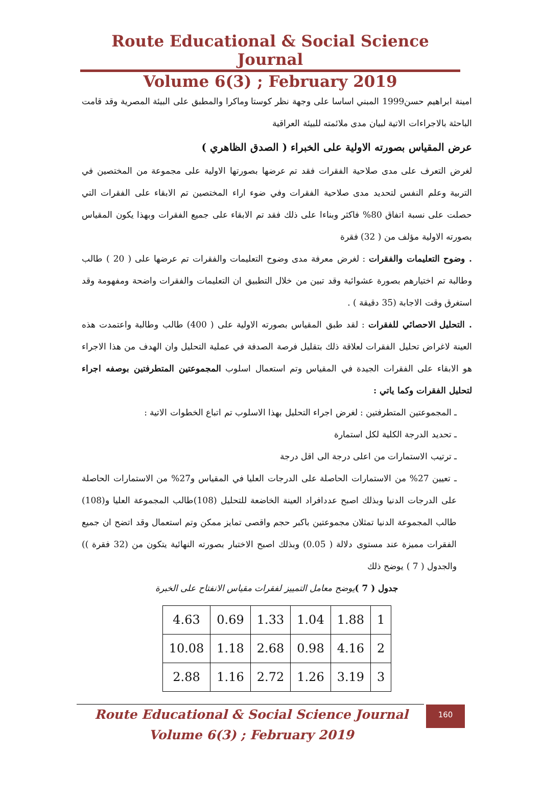Route Educational & Social Science Journal
Volume 6(3) ; February 2019
امينة ابراهيم حسن1999 المبني اساسا على وجهة نظر كوستا وماكرا والمطبق على البيئة المصرية وقد قامت الباحثة بالاجراءات الاتية لبيان مدى ملائمته للبيئة العراقية
عرض المقياس بصورته الاولية على الخبراء ( الصدق الظاهري )
لغرض التعرف على مدى صلاحية الفقرات فقد تم عرضها بصورتها الاولية على مجموعة من المختصين في التربية وعلم النفس لتحديد مدى صلاحية الفقرات وفي ضوء اراء المختصين تم الابقاء على الفقرات التي حصلت على نسبة اتفاق 80% فاكثر وبناءا على ذلك فقد تم الابقاء على جميع الفقرات وبهذا يكون المقياس بصورته الاولية مؤلف من ( 32) فقرة
. وضوح التعليمات والفقرات : لغرض معرفة مدى وضوح التعليمات والفقرات تم عرضها على ( 20 ) طالب وطالبة تم اختيارهم بصورة عشوائية وقد تبين من خلال التطبيق ان التعليمات والفقرات واضحة ومفهومة وقد استغرق وقت الاجابة (35 دقيقة ) .
. التحليل الاحصائي للفقرات : لقد طبق المقياس بصورته الاولية على ( 400) طالب وطالبة واعتمدت هذه العينة لاغراض تحليل الفقرات لعلاقة ذلك بتقليل فرصة الصدفة في عملية التحليل وان الهدف من هذا الاجراء هو الابقاء على الفقرات الجيدة في المقياس وتم استعمال اسلوب المجموعتين المتطرفتين بوصفه اجراء لتحليل الفقرات وكما ياتي :
ـ المجموعتين المتطرفتين : لغرض اجراء التحليل بهذا الاسلوب تم اتباع الخطوات الاتية :
ـ تحديد الدرجة الكلية لكل استمارة
ـ ترتيب الاستمارات من اعلى درجة الى اقل درجة
ـ تعيين 27% من الاستمارات الحاصلة على الدرجات العليا في المقياس و27% من الاستمارات الحاصلة على الدرجات الدنيا وبذلك اصبح عددافراد العينة الخاضعة للتحليل (108)طالب المجموعة العليا و(108) طالب المجموعة الدنيا تمثلان مجموعتين باكبر حجم واقصى تمايز ممكن وتم استعمال وقد اتضح ان جميع الفقرات مميزة عند مستوى دلالة ( 0.05) وبذلك اصبح الاختبار بصورته النهائية يتكون من (32 فقرة )) والجدول ( 7 ) يوضح ذلك
جدول ( 7 ) يوضح معامل التمييز لفقرات مقياس الانفتاح على الخبرة
| 1 | 1.88 | 1.04 | 1.33 | 0.69 | 4.63 |
| 2 | 4.16 | 0.98 | 2.68 | 1.18 | 10.08 |
| 3 | 3.19 | 1.26 | 2.72 | 1.16 | 2.88 |
Route Educational & Social Science Journal
Volume 6(3) ; February 2019
160